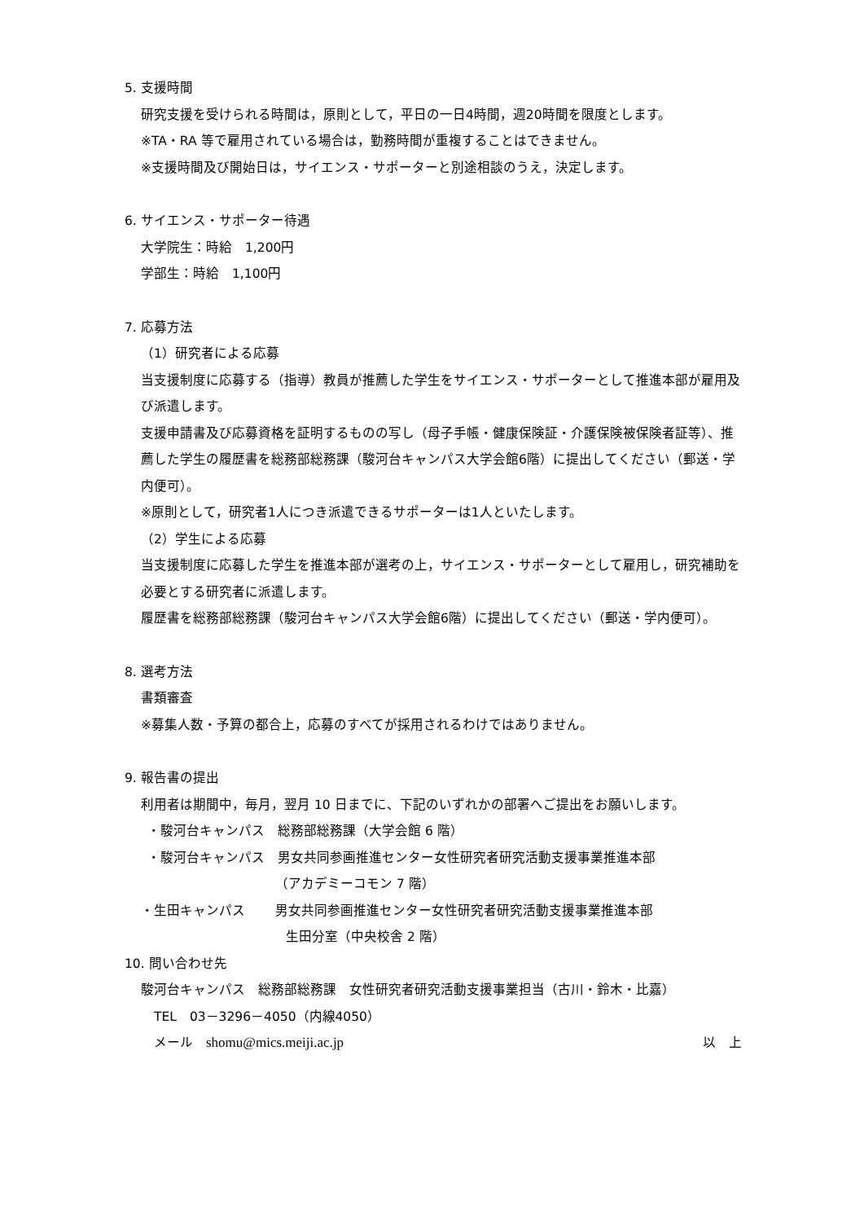5. 支援時間
研究支援を受けられる時間は，原則として，平日の一日4時間，週20時間を限度とします。
※TA・RA 等で雇用されている場合は，勤務時間が重複することはできません。
※支援時間及び開始日は，サイエンス・サポーターと別途相談のうえ，決定します。
6. サイエンス・サポーター待遇
大学院生：時給　1,200円
学部生：時給　1,100円
7. 応募方法
（1）研究者による応募
当支援制度に応募する（指導）教員が推薦した学生をサイエンス・サポーターとして推進本部が雇用及び派遣します。
支援申請書及び応募資格を証明するものの写し（母子手帳・健康保険証・介護保険被保険者証等）、推薦した学生の履歴書を総務部総務課（駿河台キャンパス大学会館6階）に提出してください（郵送・学内便可）。
※原則として，研究者1人につき派遣できるサポーターは1人といたします。
（2）学生による応募
当支援制度に応募した学生を推進本部が選考の上，サイエンス・サポーターとして雇用し，研究補助を必要とする研究者に派遣します。
履歴書を総務部総務課（駿河台キャンパス大学会館6階）に提出してください（郵送・学内便可）。
8. 選考方法
書類審査
※募集人数・予算の都合上，応募のすべてが採用されるわけではありません。
9. 報告書の提出
利用者は期間中，毎月，翌月 10 日までに、下記のいずれかの部署へご提出をお願いします。
・駿河台キャンパス　総務部総務課（大学会館 6 階）
・駿河台キャンパス　男女共同参画推進センター女性研究者研究活動支援事業推進本部
（アカデミーコモン 7 階）
・生田キャンパス　　 男女共同参画推進センター女性研究者研究活動支援事業推進本部
生田分室（中央校舎 2 階）
10. 問い合わせ先
駿河台キャンパス　総務部総務課　女性研究者研究活動支援事業担当（古川・鈴木・比嘉）
TEL　03－3296－4050（内線4050）
メール　shomu@mics.meiji.ac.jp 以　上